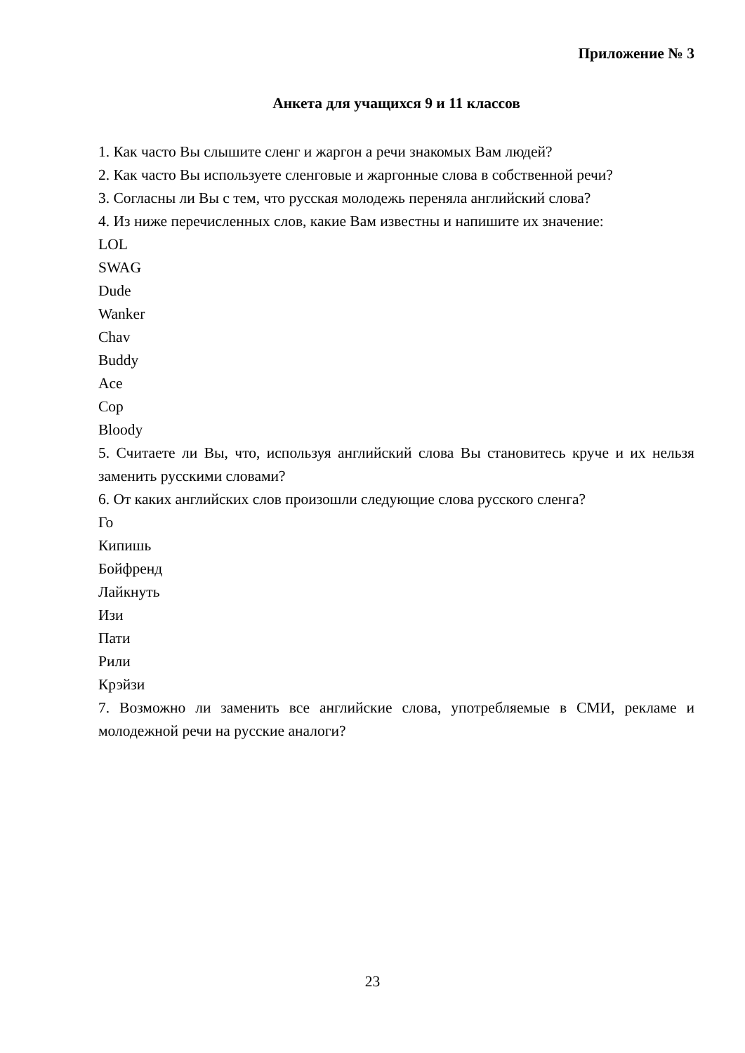Приложение № 3
Анкета для учащихся 9 и 11 классов
1. Как часто Вы слышите сленг и жаргон а речи знакомых Вам людей?
2. Как часто Вы используете сленговые и жаргонные слова в собственной речи?
3. Согласны ли Вы с тем, что русская молодежь переняла английский слова?
4. Из ниже перечисленных слов, какие Вам известны и напишите их значение:
LOL
SWAG
Dude
Wanker
Chav
Buddy
Ace
Cop
Bloody
5. Считаете ли Вы, что, используя английский слова Вы становитесь круче и их нельзя заменить русскими словами?
6. От каких английских слов произошли следующие слова русского сленга?
Го
Кипишь
Бойфренд
Лайкнуть
Изи
Пати
Рили
Крэйзи
7. Возможно ли заменить все английские слова, употребляемые в СМИ, рекламе и молодежной речи на русские аналоги?
23